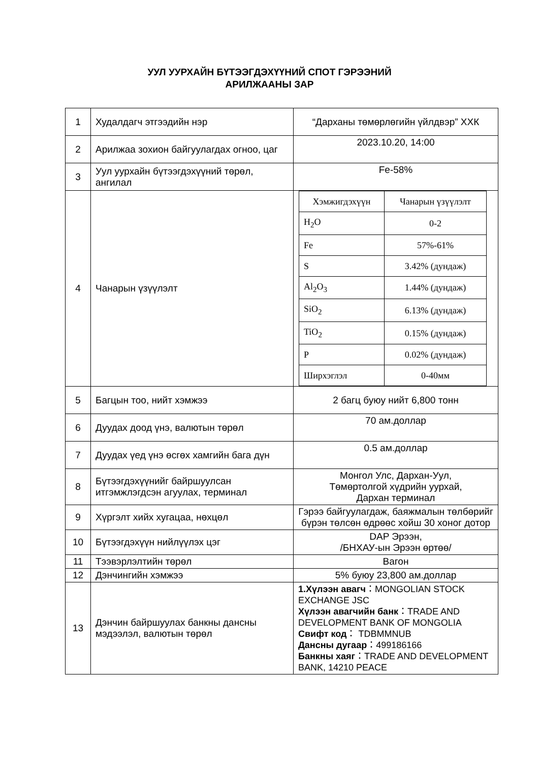УУЛ УУРХАЙН БҮТЭЭГДЭХҮҮНИЙ СПОТ ГЭРЭЭНИЙ
АРИЛЖААНЫ ЗАР
| 1 | Худалдагч этгээдийн нэр | “Дарханы төмөрлөгийн үйлдвэр” ХХК |
| 2 | Арилжаа зохион байгуулагдах огноо, цаг | 2023.10.20, 14:00 |
| 3 | Уул уурхайн бүтээгдэхүүний төрөл, ангилал | Fe-58% |
| 4 | Чанарын үзүүлэлт | / Хэмжигдэхүүн / Чанарын үзүүлэлт / / H<sub>2</sub>O / 0-2 / / Fe / 57%-61% / / S / 3.42% (дундаж) / / Al<sub>2</sub>O<sub>3</sub> / 1.44% (дундаж) / / SiO<sub>2</sub> / 6.13% (дундаж) / / TiO<sub>2</sub> / 0.15% (дундаж) / / P / 0.02% (дундаж) / / Ширхэглэл / 0-40мм / |
| 5 | Багцын тоо, нийт хэмжээ | 2 багц буюу нийт 6,800 тонн |
| 6 | Дуудах доод үнэ, валютын төрөл | 70 ам.доллар |
| 7 | Дуудах үед үнэ өсгөх хамгийн бага дүн | 0.5 ам.доллар |
| 8 | Бүтээгдэхүүнийг байршуулсан итгэмжлэгдсэн агуулах, терминал | Монгол Улс, Дархан-Уул, Төмөртолгой хүдрийн уурхай, Дархан терминал |
| 9 | Хүргэлт хийх хугацаа, нөхцөл | Гэрээ байгуулагдаж, баяжмалын төлбөрийг бүрэн төлсөн өдрөөс хойш 30 хоног дотор |
| 10 | Бүтээгдэхүүн нийлүүлэх цэг | DAP Эрээн, /БНХАУ-ын Эрээн өртөө/ |
| 11 | Тээвэрлэлтийн төрөл | Вагон |
| 12 | Дэнчингийн хэмжээ | 5% буюу 23,800 ам.доллар |
| 13 | Дэнчин байршуулах банкны дансны мэдээлэл, валютын төрөл | 1.Хүлээн авагч ：MONGOLIAN STOCK EXCHANGE JSC Хүлээн авагчийн банк ：TRADE AND DEVELOPMENT BANK OF MONGOLIA Свифт код ： TDBMMNUB Дансны дугаар ：499186166 Банкны хаяг ：TRADE AND DEVELOPMENT BANK, 14210 PEACE |